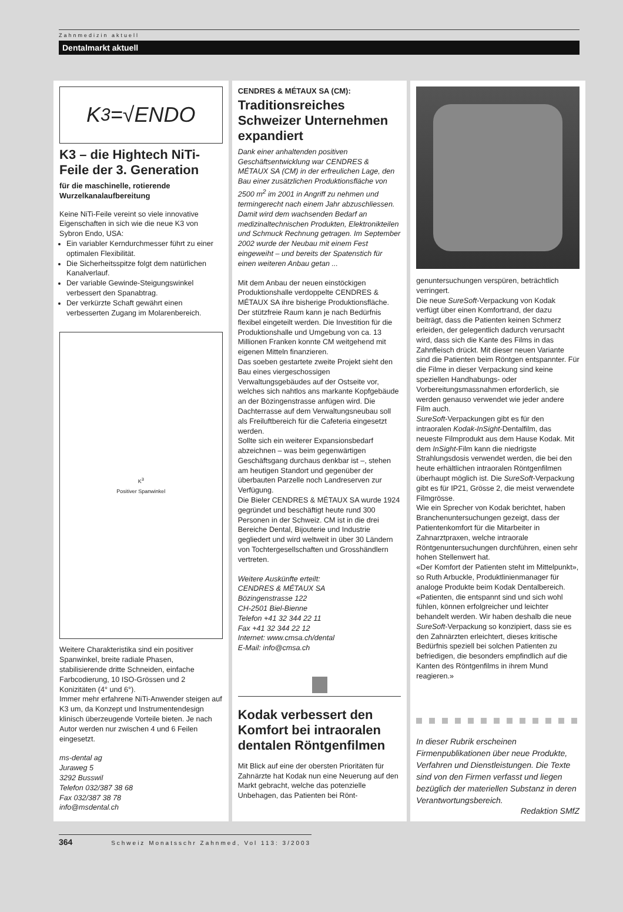Zahnmedizin aktuell
Dentalmarkt aktuell
K<sup>3</sup>=√ENDO
K3 – die Hightech NiTi-Feile der 3. Generation
für die maschinelle, rotierende Wurzelkanalaufbereitung
Keine NiTi-Feile vereint so viele innovative Eigenschaften in sich wie die neue K3 von Sybron Endo, USA:
Ein variabler Kerndurchmesser führt zu einer optimalen Flexibilität.
Die Sicherheitsspitze folgt dem natürlichen Kanalverlauf.
Der variable Gewinde-Steigungswinkel verbessert den Spanabtrag.
Der verkürzte Schaft gewährt einen verbesserten Zugang im Molarenbereich.
K<sup>3</sup>
Positiver Spanwinkel
Weitere Charakteristika sind ein positiver Spanwinkel, breite radiale Phasen, stabilisierende dritte Schneiden, einfache Farbcodierung, 10 ISO-Grössen und 2 Konizitäten (4° und 6°).
Immer mehr erfahrene NiTi-Anwender steigen auf K3 um, da Konzept und Instrumentendesign klinisch überzeugende Vorteile bieten. Je nach Autor werden nur zwischen 4 und 6 Feilen eingesetzt.
ms-dental ag
Juraweg 5
3292 Busswil
Telefon 032/387 38 68
Fax 032/387 38 78
info@msdental.ch
CENDRES & MÉTAUX SA (CM):
Traditionsreiches Schweizer Unternehmen expandiert
Dank einer anhaltenden positiven Geschäftsentwicklung war CENDRES & MÉTAUX SA (CM) in der erfreulichen Lage, den Bau einer zusätzlichen Produktionsfläche von 2500 m<sup>2</sup> im 2001 in Angriff zu nehmen und termingerecht nach einem Jahr abzuschliessen. Damit wird dem wachsenden Bedarf an medizinaltechnischen Produkten, Elektronikteilen und Schmuck Rechnung getragen. Im September 2002 wurde der Neubau mit einem Fest eingeweiht – und bereits der Spatenstich für einen weiteren Anbau getan ...
Mit dem Anbau der neuen einstöckigen Produktionshalle verdoppelte CENDRES & MÉTAUX SA ihre bisherige Produktionsfläche. Der stützfreie Raum kann je nach Bedürfnis flexibel eingeteilt werden. Die Investition für die Produktionshalle und Umgebung von ca. 13 Millionen Franken konnte CM weitgehend mit eigenen Mitteln finanzieren.
Das soeben gestartete zweite Projekt sieht den Bau eines viergeschossigen Verwaltungsgebäudes auf der Ostseite vor, welches sich nahtlos ans markante Kopfgebäude an der Bözingenstrasse anfügen wird. Die Dachterrasse auf dem Verwaltungsneubau soll als Freiluftbereich für die Cafeteria eingesetzt werden.
Sollte sich ein weiterer Expansionsbedarf abzeichnen – was beim gegenwärtigen Geschäftsgang durchaus denkbar ist –, stehen am heutigen Standort und gegenüber der überbauten Parzelle noch Landreserven zur Verfügung.
Die Bieler CENDRES & MÉTAUX SA wurde 1924 gegründet und beschäftigt heute rund 300 Personen in der Schweiz. CM ist in die drei Bereiche Dental, Bijouterie und Industrie gegliedert und wird weltweit in über 30 Ländern von Tochtergesellschaften und Grosshändlern vertreten.
Weitere Auskünfte erteilt:
CENDRES & MÉTAUX SA
Bözingenstrasse 122
CH-2501 Biel-Bienne
Telefon +41 32 344 22 11
Fax +41 32 344 22 12
Internet: www.cmsa.ch/dental
E-Mail: info@cmsa.ch
Kodak verbessert den Komfort bei intraoralen dentalen Röntgenfilmen
Mit Blick auf eine der obersten Prioritäten für Zahnärzte hat Kodak nun eine Neuerung auf den Markt gebracht, welche das potenzielle Unbehagen, das Patienten bei Rönt-
genuntersuchungen verspüren, beträchtlich verringert.
Die neue SureSoft-Verpackung von Kodak verfügt über einen Komfortrand, der dazu beiträgt, dass die Patienten keinen Schmerz erleiden, der gelegentlich dadurch verursacht wird, dass sich die Kante des Films in das Zahnfleisch drückt. Mit dieser neuen Variante sind die Patienten beim Röntgen entspannter. Für die Filme in dieser Verpackung sind keine speziellen Handhabungs- oder Vorbereitungsmassnahmen erforderlich, sie werden genauso verwendet wie jeder andere Film auch.
SureSoft-Verpackungen gibt es für den intraoralen Kodak-InSight-Dentalfilm, das neueste Filmprodukt aus dem Hause Kodak. Mit dem InSight-Film kann die niedrigste Strahlungsdosis verwendet werden, die bei den heute erhältlichen intraoralen Röntgenfilmen überhaupt möglich ist. Die SureSoft-Verpackung gibt es für IP21, Grösse 2, die meist verwendete Filmgrösse.
Wie ein Sprecher von Kodak berichtet, haben Branchenuntersuchungen gezeigt, dass der Patientenkomfort für die Mitarbeiter in Zahnarztpraxen, welche intraorale Röntgenuntersuchungen durchführen, einen sehr hohen Stellenwert hat.
«Der Komfort der Patienten steht im Mittelpunkt», so Ruth Arbuckle, Produktlinienmanager für analoge Produkte beim Kodak Dentalbereich. «Patienten, die entspannt sind und sich wohl fühlen, können erfolgreicher und leichter behandelt werden. Wir haben deshalb die neue SureSoft-Verpackung so konzipiert, dass sie es den Zahnärzten erleichtert, dieses kritische Bedürfnis speziell bei solchen Patienten zu befriedigen, die besonders empfindlich auf die Kanten des Röntgenfilms in ihrem Mund reagieren.»
In dieser Rubrik erscheinen Firmenpublikationen über neue Produkte, Verfahren und Dienstleistungen. Die Texte sind von den Firmen verfasst und liegen bezüglich der materiellen Substanz in deren Verantwortungsbereich.
Redaktion SMfZ
364 Schweiz Monatsschr Zahnmed, Vol 113: 3/2003